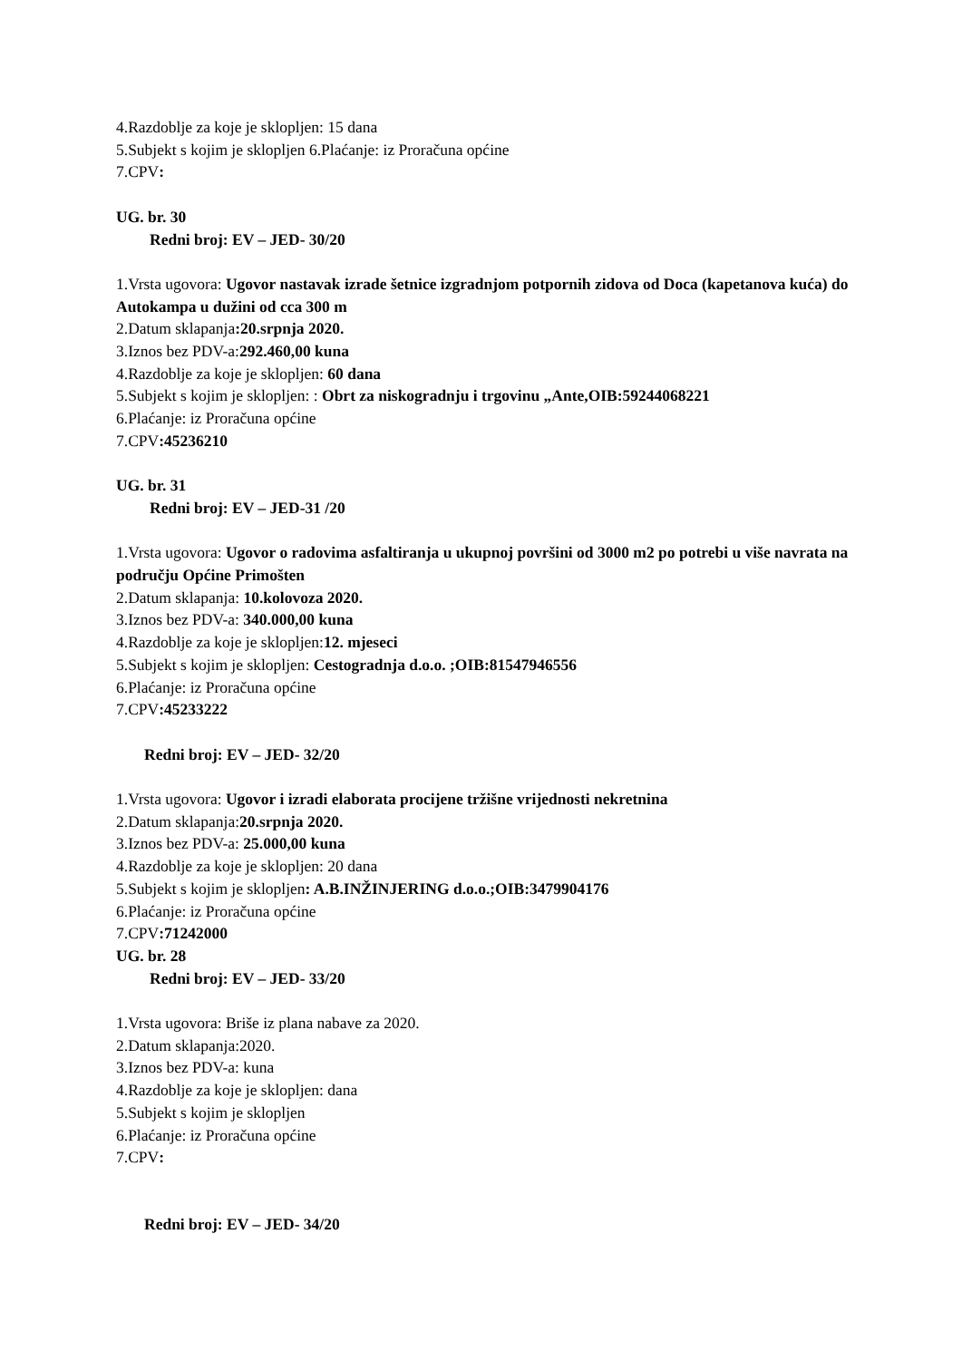4.Razdoblje za koje je sklopljen: 15 dana
5.Subjekt s kojim je sklopljen 6.Plaćanje: iz Proračuna općine
7.CPV:
UG. br. 30
Redni broj: EV – JED- 30/20
1.Vrsta ugovora: Ugovor nastavak izrade šetnice izgradnjom potpornih zidova od Doca (kapetanova kuća) do Autokampa u dužini od cca 300 m
2.Datum sklapanja:20.srpnja 2020.
3.Iznos bez PDV-a:292.460,00 kuna
4.Razdoblje za koje je sklopljen: 60 dana
5.Subjekt s kojim je sklopljen: : Obrt za niskogradnju i trgovinu „Ante,OIB:59244068221
6.Plaćanje: iz Proračuna općine
7.CPV:45236210
UG. br. 31
Redni broj: EV – JED-31 /20
1.Vrsta ugovora: Ugovor o radovima asfaltiranja u ukupnoj površini od 3000 m2 po potrebi u više navrata na području Općine Primošten
2.Datum sklapanja: 10.kolovoza 2020.
3.Iznos bez PDV-a: 340.000,00 kuna
4.Razdoblje za koje je sklopljen:12. mjeseci
5.Subjekt s kojim je sklopljen: Cestogradnja d.o.o. ;OIB:81547946556
6.Plaćanje: iz Proračuna općine
7.CPV:45233222
Redni broj: EV – JED- 32/20
1.Vrsta ugovora: Ugovor i izradi elaborata procijene tržišne vrijednosti nekretnina
2.Datum sklapanja:20.srpnja 2020.
3.Iznos bez PDV-a: 25.000,00 kuna
4.Razdoblje za koje je sklopljen: 20 dana
5.Subjekt s kojim je sklopljen: A.B.INŽINJERING d.o.o.;OIB:3479904176
6.Plaćanje: iz Proračuna općine
7.CPV:71242000
UG. br. 28
Redni broj: EV – JED- 33/20
1.Vrsta ugovora: Briše iz plana nabave za 2020.
2.Datum sklapanja:2020.
3.Iznos bez PDV-a: kuna
4.Razdoblje za koje je sklopljen: dana
5.Subjekt s kojim je sklopljen
6.Plaćanje: iz Proračuna općine
7.CPV:
Redni broj: EV – JED- 34/20